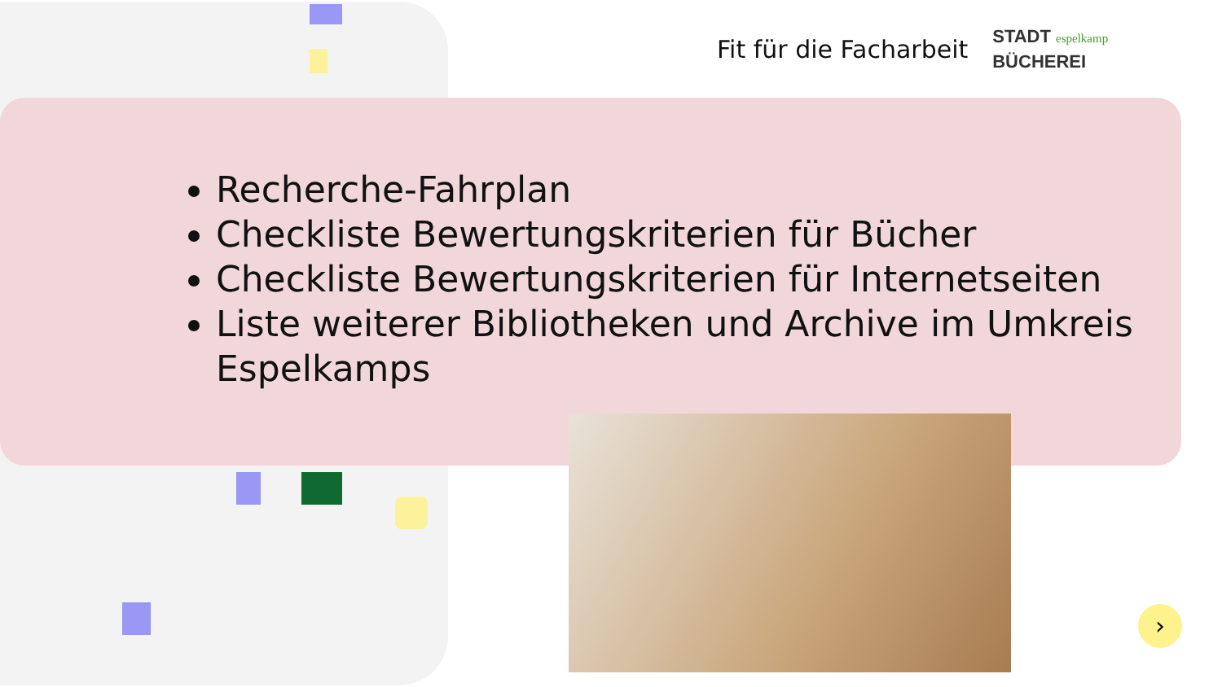Fit für die Facharbeit
STADT espelkamp
BÜCHEREI
Recherche-Fahrplan
Checkliste Bewertungskriterien für Bücher
Checkliste Bewertungskriterien für Internetseiten
Liste weiterer Bibliotheken und Archive im Umkreis Espelkamps
›